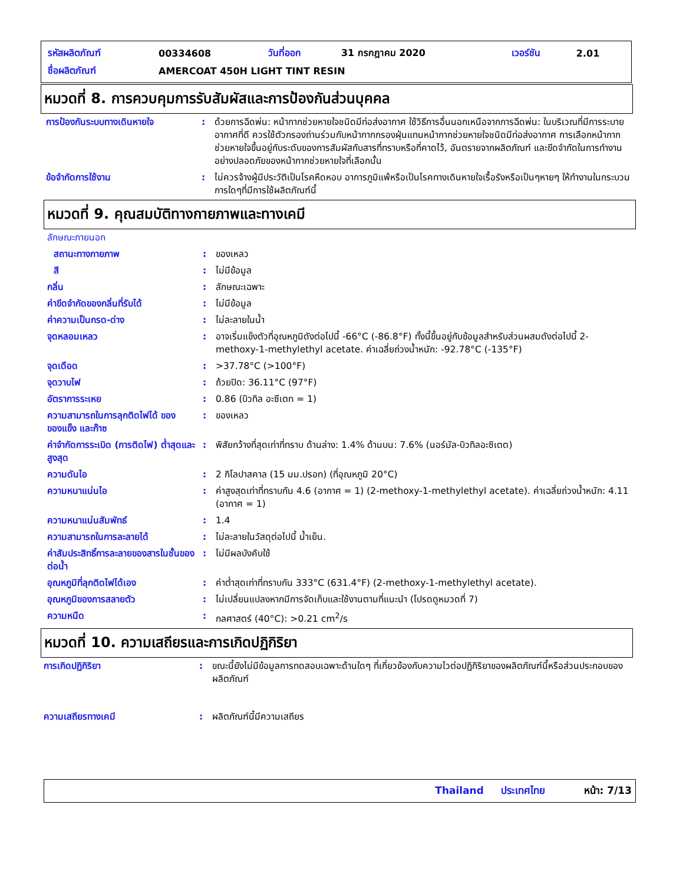| รหัสผลิตภัณฑ์ | 00334608 | วันที่ออก | 31 กรกฎาคม 2020 | เวอร์ชัน | 2.01 |
| ชื่อผลิตภัณฑ์ | AMERCOAT 450H LIGHT TINT RESIN | | | | |
หมวดที่ 8. การควบคุมการรับสัมผัสและการป้องกันส่วนบุคคล
| การป้องกันระบบทางเดินหายใจ | : | ด้วยการฉีดพ่น: หน้ากากช่วยหายใจชนิดมีท่อส่งอากาศ ใช้วิธีการอื่นนอกเหนือจากการฉีดพ่น: ในบริเวณที่มีการระบายอากาศที่ดี ควรใช้ตัวกรองถ่านร่วมกับหน้ากากกรองฝุ่นแทนหน้ากากช่วยหายใจชนิดมีท่อส่งอากาศ การเลือกหน้ากากช่วยหายใจขึ้นอยู่กับระดับของการสัมผัสกับสารที่ทราบหรือที่คาดไว้, อันตรายจากผลิตภัณฑ์ และขีดจำกัดในการทำงานอย่างปลอดภัยของหน้ากากช่วยหายใจที่เลือกนั้น |
| ข้อจำกัดการใช้งาน | : | ไม่ควรจ้างผู้มีประวัติเป็นโรคหืดหอบ อาการภูมิแพ้หรือเป็นโรคทางเดินหายใจเรื้อรังหรือเป็นๆหายๆ ให้ทำงานในกระบวนการใดๆที่มีการใช้ผลิตภัณฑ์นี้ |
หมวดที่ 9. คุณสมบัติทางกายภาพและทางเคมี
| ลักษณะภายนอก | | |
| สถานะทางกายภาพ | : | ของเหลว |
| สี | : | ไม่มีข้อมูล |
| กลิ่น | : | ลักษณะเฉพาะ |
| ค่าขีดจำกัดของกลิ่นที่รับได้ | : | ไม่มีข้อมูล |
| ค่าความเป็นกรด-ด่าง | : | ไม่ละลายในน้ำ |
| จุดหลอมเหลว | : | อาจเริ่มแข็งตัวที่อุณหภูมิดังต่อไปนี้ -66°C (-86.8°F) ทั้งนี้ขึ้นอยู่กับข้อมูลสำหรับส่วนผสมดังต่อไปนี้ 2-methoxy-1-methylethyl acetate. ค่าเฉลี่ยถ่วงน้ำหนัก: -92.78°C (-135°F) |
| จุดเดือด | : | >37.78°C (>100°F) |
| จุดวาบไฟ | : | ถ้วยปิด: 36.11°C (97°F) |
| อัตราการระเหย | : | 0.86 (บิวทิล อะซีเตท = 1) |
| ความสามารถในการลุกติดไฟได้ ของของแข็ง และก๊าซ | : | ของเหลว |
| ค่าจำกัดการระเบิด (การติดไฟ) ต่ำสุดและสูงสุด | : | พิสัยกว้างที่สุดเท่าที่ทราบ ด้านล่าง: 1.4% ด้านบน: 7.6% (นอร์มัล-บิวทิลอะซิเตต) |
| ความดันไอ | : | 2 กิโลปาสคาล (15 มม.ปรอท) (ที่อุณหภูมิ 20°C) |
| ความหนาแน่นไอ | : | ค่าสูงสุดเท่าที่ทราบกัน 4.6 (อากาศ = 1) (2-methoxy-1-methylethyl acetate). ค่าเฉลี่ยถ่วงน้ำหนัก: 4.11 (อากาศ = 1) |
| ความหนาแน่นสัมพัทธ์ | : | 1.4 |
| ความสามารถในการละลายได้ | : | ไม่ละลายในวัสดุต่อไปนี้ น้ำเย็น. |
| ค่าสัมประสิทธิ์การละลายของสารในชั้นของ ต่อน้ำ | : | ไม่มีผลบังคับใช้ |
| อุณหภูมิที่ลุกติดไฟได้เอง | : | ค่าต่ำสุดเท่าที่ทราบกัน 333°C (631.4°F) (2-methoxy-1-methylethyl acetate). |
| อุณหภูมิของการสลายตัว | : | ไม่เปลี่ยนแปลงหากมีการจัดเก็บและใช้งานตามที่แนะนำ (โปรดดูหมวดที่ 7) |
| ความหนืด | : | กลศาสตร์ (40°C): >0.21 cm<sup>2</sup>/s |
หมวดที่ 10. ความเสถียรและการเกิดปฏิกิริยา
| การเกิดปฏิกิริยา | : | ขณะนี้ยังไม่มีข้อมูลการทดสอบเฉพาะด้านใดๆ ที่เกี่ยวข้องกับความไวต่อปฏิกิริยาของผลิตภัณฑ์นี้หรือส่วนประกอบของผลิตภัณฑ์ |
| ความเสถียรทางเคมี | : | ผลิตภัณฑ์นี้มีความเสถียร |
Thailand ประเทศไทย หน้า: 7/13